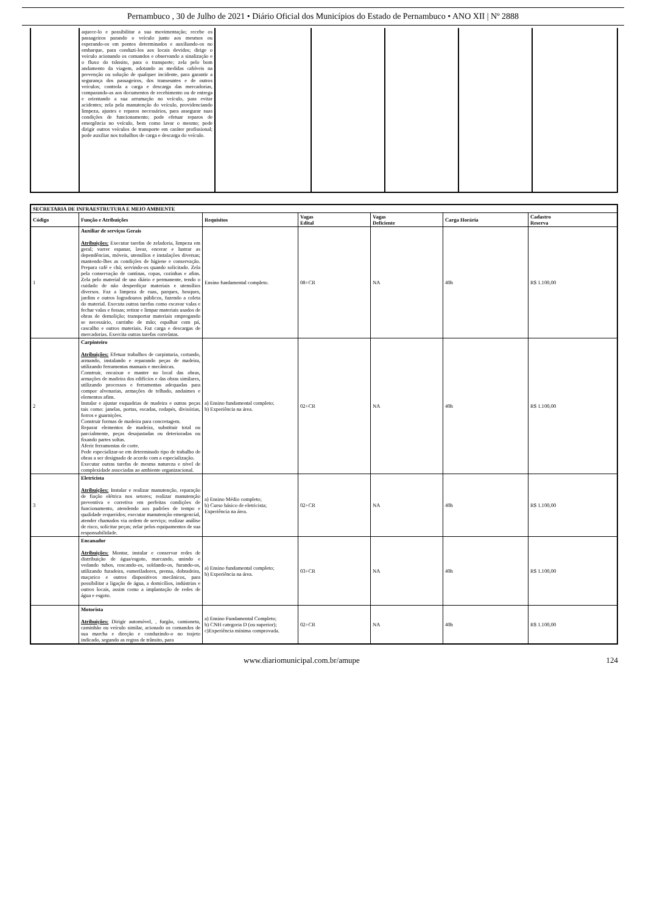Pernambuco , 30 de Julho de 2021 • Diário Oficial dos Municípios do Estado de Pernambuco • ANO XII | Nº 2888
| | aquece-lo e possibilitar a sua movimentação; recebe os passageiros parando o veículo junto aos mesmos ou esperando-os em pontos determinados e auxiliando-os no embarque, para conduzi-los aos locais devidos; dirige o veículo acionando os comandos e observando a sinalização e o fluxo do trânsito, para o transporte; zela pelo bom andamento da viagem, adotando as medidas cabíveis na prevenção ou solução de qualquer incidente, para garantir a segurança dos passageiros, dos transeuntes e de outros veículos; controla a carga e descarga das mercadorias, comparando-as aos documentos de recebimento ou de entrega e orientando a sua arrumação no veículo, para evitar acidentes; zela pela manutenção do veículo, providenciando limpeza, ajustes e reparos necessários, para assegurar suas condições de funcionamento; pode efetuar reparos de emergência no veículo, bem como lavar o mesmo; pode dirigir outros veículos de transporte em caráter profissional; pode auxiliar nos trabalhos de carga e descarga do veículo. | | | | | |
| SECRETARIA DE INFRAESTRUTURA E MEIO AMBIENTE | | | | | | |
| --- | --- | --- | --- | --- | --- | --- |
| Código | Função e Atribuições | Requisitos | Vagas Edital | Vagas Deficiente | Carga Horária | Cadastro Reserva |
| 1 | Auxiliar de serviços Gerais Atribuições: Executar tarefas de zeladoria, limpeza em geral; varrer espanar, lavar, encerar e lustrar as dependências, móveis, utensílios e instalações diversas; mantendo-lhes as condições de higiene e conservação. Prepara café e chá; servindo-os quando solicitado. Zela pela conservação de cantinas, copas, cozinhas e afins. Zela pelo material de uso diário e permanente, tendo o cuidado de não desperdiçar materiais e utensílios diversos. Faz a limpeza de ruas, parques, bosques, jardins e outros logradouros públicos, fazendo a coleta do material. Executa outras tarefas como escavar valas e fechar valas e fossas; retirar e limpar materiais usados de obras de demolição; transportar materiais empregando se necessário, carrinho de mão; espalhar com pá, cascalho e outros materiais. Faz carga e descargas de mercadorias. Exercita outras tarefas correlatas. | Ensino fundamental completo. | 08+CR | NA | 40h | R$ 1.100,00 |
| 2 | Carpinteiro Atribuições: Efetuar trabalhos de carpintaria, cortando, armando, instalando e reparando peças de madeira, utilizando ferramentas manuais e mecânicas. Construir, encaixar e manter no local das obras, armações de madeira dos edifícios e das obras similares, utilizando processos e ferramentas adequadas para compor alvenarias, armações de telhado, andaimes e elementos afins. Instalar e ajustar esquadrias de madeira e outras peças tais como: janelas, portas, escadas, rodapés, divisórias, forros e guarnições. Construir formas de madeira para concretagem. Reparar elementos de madeira, substituir total ou parcialmente, peças desajustadas ou deterioradas ou fixando partes soltas. Aferir ferramentas de corte. Pode especializar-se em determinado tipo de trabalho de obras a ser designado de acordo com a especialização. Executar outras tarefas de mesma natureza e nível de complexidade associadas ao ambiente organizacional. | a) Ensino fundamental completo; b) Experiência na área. | 02+CR | NA | 40h | R$ 1.100,00 |
| 3 | Eletricista Atribuições: Instalar e realizar manutenção, reparação de fiação elétrica nos setores; realizar manutenção preventiva e corretiva em perfeitas condições de funcionamento, atendendo aos padrões de tempo e qualidade requeridos; executar manutenção emergencial, atender chamados via ordem de serviço; realizar análise de risco, solicitar peças; zelar pelos equipamentos de sua responsabilidade. | a) Ensino Médio completo; b) Curso básico de eletricista; Experiência na área. | 02+CR | NA | 40h | R$ 1.100,00 |
| | Encanador Atribuições: Montar, instalar e conservar redes de distribuição de água/esgoto, marcando, unindo e vedando tubos, roscando-os, soldando-os, furando-os, utilizando furadeira, esmeriladores, prensa, dobradeira, maçarico e outros dispositivos mecânicos, para possibilitar a ligação de água, a domicílios, indústrias e outros locais, assim como a implantação de redes de água e esgoto. | a) Ensino fundamental completo; b) Experiência na área. | 03+CR | NA | 40h | R$ 1.100,00 |
| | Motorista Atribuições: Dirigir automóvel, , furgão, camioneta, caminhão ou veículo similar, acionado os comandos de sua marcha e direção e conduzindo-o no trajeto indicado, segundo as regras de trânsito, para | a) Ensino Fundamental Completo; b) CNH categoria D (ou superior); c)Experiência mínima comprovada. | 02+CR | NA | 40h | R$ 1.100,00 |
www.diariomunicipal.com.br/amupe 124